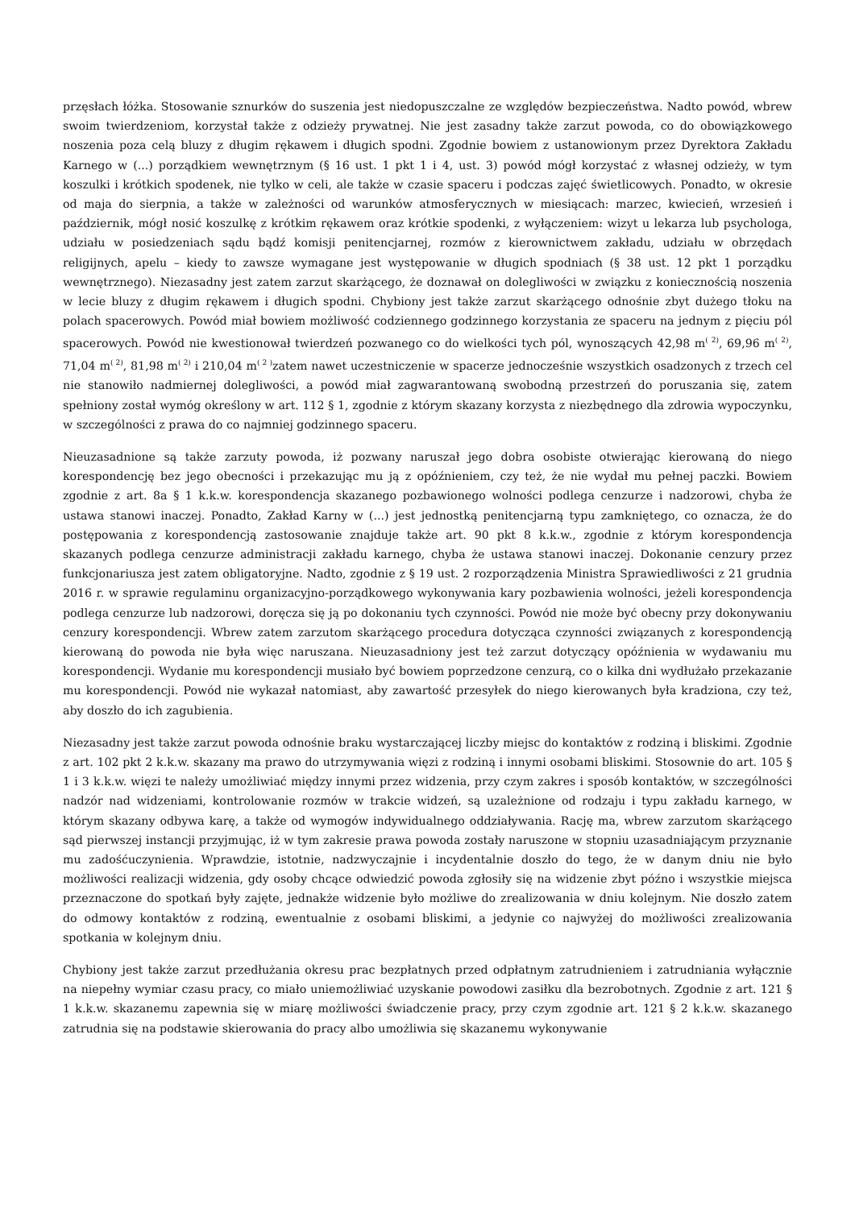przęsłach łóżka. Stosowanie sznurków do suszenia jest niedopuszczalne ze względów bezpieczeństwa. Nadto powód, wbrew swoim twierdzeniom, korzystał także z odzieży prywatnej. Nie jest zasadny także zarzut powoda, co do obowiązkowego noszenia poza celą bluzy z długim rękawem i długich spodni. Zgodnie bowiem z ustanowionym przez Dyrektora Zakładu Karnego w (...) porządkiem wewnętrznym (§ 16 ust. 1 pkt 1 i 4, ust. 3) powód mógł korzystać z własnej odzieży, w tym koszulki i krótkich spodenek, nie tylko w celi, ale także w czasie spaceru i podczas zajęć świetlicowych. Ponadto, w okresie od maja do sierpnia, a także w zależności od warunków atmosferycznych w miesiącach: marzec, kwiecień, wrzesień i październik, mógł nosić koszulkę z krótkim rękawem oraz krótkie spodenki, z wyłączeniem: wizyt u lekarza lub psychologa, udziału w posiedzeniach sądu bądź komisji penitencjarnej, rozmów z kierownictwem zakładu, udziału w obrzędach religijnych, apelu – kiedy to zawsze wymagane jest występowanie w długich spodniach (§ 38 ust. 12 pkt 1 porządku wewnętrznego). Niezasadny jest zatem zarzut skarżącego, że doznawał on dolegliwości w związku z koniecznością noszenia w lecie bluzy z długim rękawem i długich spodni. Chybiony jest także zarzut skarżącego odnośnie zbyt dużego tłoku na polach spacerowych. Powód miał bowiem możliwość codziennego godzinnego korzystania ze spaceru na jednym z pięciu pól spacerowych. Powód nie kwestionował twierdzeń pozwanego co do wielkości tych pól, wynoszących 42,98 m<sup>( 2)</sup>, 69,96 m<sup>( 2)</sup>, 71,04 m<sup>( 2)</sup>, 81,98 m<sup>( 2)</sup> i 210,04 m<sup>( 2 )</sup>zatem nawet uczestniczenie w spacerze jednocześnie wszystkich osadzonych z trzech cel nie stanowiło nadmiernej dolegliwości, a powód miał zagwarantowaną swobodną przestrzeń do poruszania się, zatem spełniony został wymóg określony w art. 112 § 1, zgodnie z którym skazany korzysta z niezbędnego dla zdrowia wypoczynku, w szczególności z prawa do co najmniej godzinnego spaceru.
Nieuzasadnione są także zarzuty powoda, iż pozwany naruszał jego dobra osobiste otwierając kierowaną do niego korespondencję bez jego obecności i przekazując mu ją z opóźnieniem, czy też, że nie wydał mu pełnej paczki. Bowiem zgodnie z art. 8a § 1 k.k.w. korespondencja skazanego pozbawionego wolności podlega cenzurze i nadzorowi, chyba że ustawa stanowi inaczej. Ponadto, Zakład Karny w (...) jest jednostką penitencjarną typu zamkniętego, co oznacza, że do postępowania z korespondencją zastosowanie znajduje także art. 90 pkt 8 k.k.w., zgodnie z którym korespondencja skazanych podlega cenzurze administracji zakładu karnego, chyba że ustawa stanowi inaczej. Dokonanie cenzury przez funkcjonariusza jest zatem obligatoryjne. Nadto, zgodnie z § 19 ust. 2 rozporządzenia Ministra Sprawiedliwości z 21 grudnia 2016 r. w sprawie regulaminu organizacyjno-porządkowego wykonywania kary pozbawienia wolności, jeżeli korespondencja podlega cenzurze lub nadzorowi, doręcza się ją po dokonaniu tych czynności. Powód nie może być obecny przy dokonywaniu cenzury korespondencji. Wbrew zatem zarzutom skarżącego procedura dotycząca czynności związanych z korespondencją kierowaną do powoda nie była więc naruszana. Nieuzasadniony jest też zarzut dotyczący opóźnienia w wydawaniu mu korespondencji. Wydanie mu korespondencji musiało być bowiem poprzedzone cenzurą, co o kilka dni wydłużało przekazanie mu korespondencji. Powód nie wykazał natomiast, aby zawartość przesyłek do niego kierowanych była kradziona, czy też, aby doszło do ich zagubienia.
Niezasadny jest także zarzut powoda odnośnie braku wystarczającej liczby miejsc do kontaktów z rodziną i bliskimi. Zgodnie z art. 102 pkt 2 k.k.w. skazany ma prawo do utrzymywania więzi z rodziną i innymi osobami bliskimi. Stosownie do art. 105 § 1 i 3 k.k.w. więzi te należy umożliwiać między innymi przez widzenia, przy czym zakres i sposób kontaktów, w szczególności nadzór nad widzeniami, kontrolowanie rozmów w trakcie widzeń, są uzależnione od rodzaju i typu zakładu karnego, w którym skazany odbywa karę, a także od wymogów indywidualnego oddziaływania. Rację ma, wbrew zarzutom skarżącego sąd pierwszej instancji przyjmując, iż w tym zakresie prawa powoda zostały naruszone w stopniu uzasadniającym przyznanie mu zadośćuczynienia. Wprawdzie, istotnie, nadzwyczajnie i incydentalnie doszło do tego, że w danym dniu nie było możliwości realizacji widzenia, gdy osoby chcące odwiedzić powoda zgłosiły się na widzenie zbyt późno i wszystkie miejsca przeznaczone do spotkań były zajęte, jednakże widzenie było możliwe do zrealizowania w dniu kolejnym. Nie doszło zatem do odmowy kontaktów z rodziną, ewentualnie z osobami bliskimi, a jedynie co najwyżej do możliwości zrealizowania spotkania w kolejnym dniu.
Chybiony jest także zarzut przedłużania okresu prac bezpłatnych przed odpłatnym zatrudnieniem i zatrudniania wyłącznie na niepełny wymiar czasu pracy, co miało uniemożliwiać uzyskanie powodowi zasiłku dla bezrobotnych. Zgodnie z art. 121 § 1 k.k.w. skazanemu zapewnia się w miarę możliwości świadczenie pracy, przy czym zgodnie art. 121 § 2 k.k.w. skazanego zatrudnia się na podstawie skierowania do pracy albo umożliwia się skazanemu wykonywanie